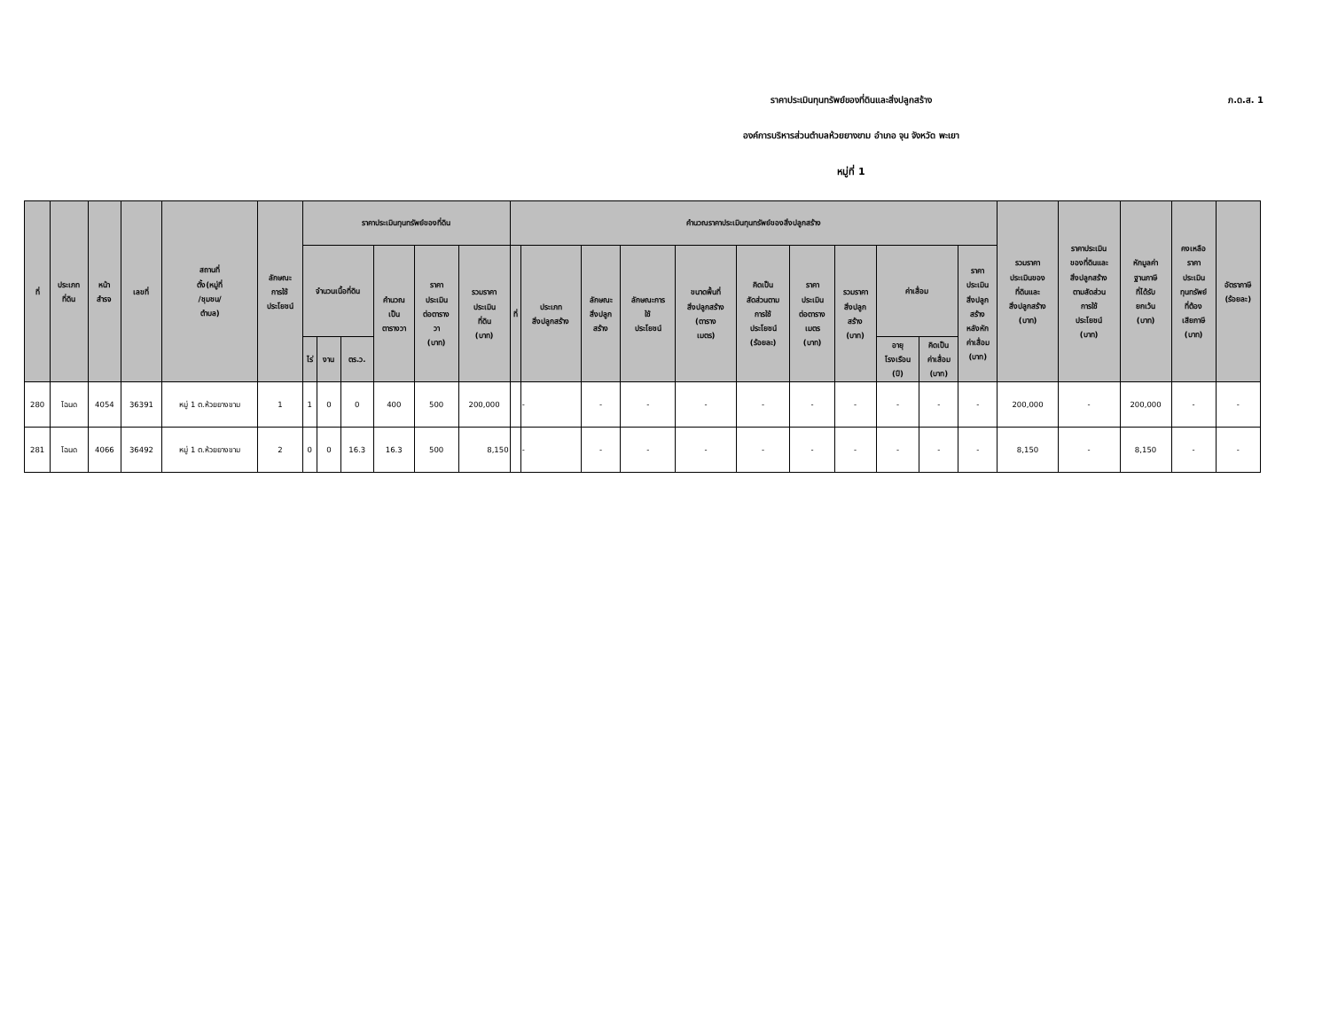ภ.ด.ส. 1
ราคาประเมินทุนทรัพย์ของที่ดินและสิ่งปลูกสร้าง
องค์การบริหารส่วนตำบลห้วยยางขาม อำเภอ จุน จังหวัด พะเยา
หมู่ที่ 1
| ที่ | ประเภท ที่ดิน | หน้า สำรจ | เลขที่ | สถานที่ ตั้ง(หมู่ที่ /ชุมชน/ ตำบล) | ลักษณะ การใช้ ประโยชน์ | ราคาประเมินทุนทรัพย์ของที่ดิน | | | | | | คำนวณราคาประเมินทุนทรัพย์ของสิ่งปลูกสร้าง | | | | | | | | | | | รวมราคา ประเมินของ ที่ดินและ สิ่งปลูกสร้าง (บาท) | ราคาประเมิน ของที่ดินและ สิ่งปลูกสร้าง ตามสัดส่วน การใช้ ประโยชน์ (บาท) | หักมูลค่า ฐานภาษี ที่ได้รับ ยกเว้น (บาท) | คงเหลือ ราคา ประเมิน ทุนทรัพย์ ที่ต้อง เสียภาษี (บาท) | อัตราภาษี (ร้อยละ) |
| --- | --- | --- | --- | --- | --- | --- | --- | --- | --- | --- | --- | --- | --- | --- | --- | --- | --- | --- | --- | --- | --- | --- | --- | --- | --- | --- | --- |
| | | | | | | จำนวนเนื้อที่ดิน | | | คำนวณ เป็น ตารางวา | ราคา ประเมิน ต่อตาราง วา (บาท) | รวมราคา ประเมิน ที่ดิน (บาท) | ที่ | ประเภท สิ่งปลูกสร้าง | ลักษณะ สิ่งปลูก สร้าง | ลักษณะการ ใช้ ประโยชน์ | ขนาดพื้นที่ สิ่งปลูกสร้าง (ตาราง เมตร) | คิดเป็น สัดส่วนตาม การใช้ ประโยชน์ (ร้อยละ) | ราคา ประเมิน ต่อตาราง เมตร (บาท) | รวมราคา สิ่งปลูก สร้าง (บาท) | ค่าเสื่อม | | ราคา ประเมิน สิ่งปลูก สร้าง หลังหัก ค่าเสื่อม (บาท) | | | | | |
| | | | | | | ไร่ | งาน | ตร.ว. | | | | | | | | | | | | อายุ โรงเรือน (ปี) | คิดเป็น ค่าเสื่อม (บาท) | | | | | | |
| 280 | โฉนด | 4054 | 36391 | หมู่ 1 ต.ห้วยยางขาม | 1 | 1 | 0 | 0 | 400 | 500 | 200,000 | | - | - | - | - | - | - | - | - | - | - | 200,000 | - | 200,000 | - | - |
| 281 | โฉนด | 4066 | 36492 | หมู่ 1 ต.ห้วยยางขาม | 2 | 0 | 0 | 16.3 | 16.3 | 500 | 8,150 | | - | - | - | - | - | - | - | - | - | - | 8,150 | - | 8,150 | - | - |